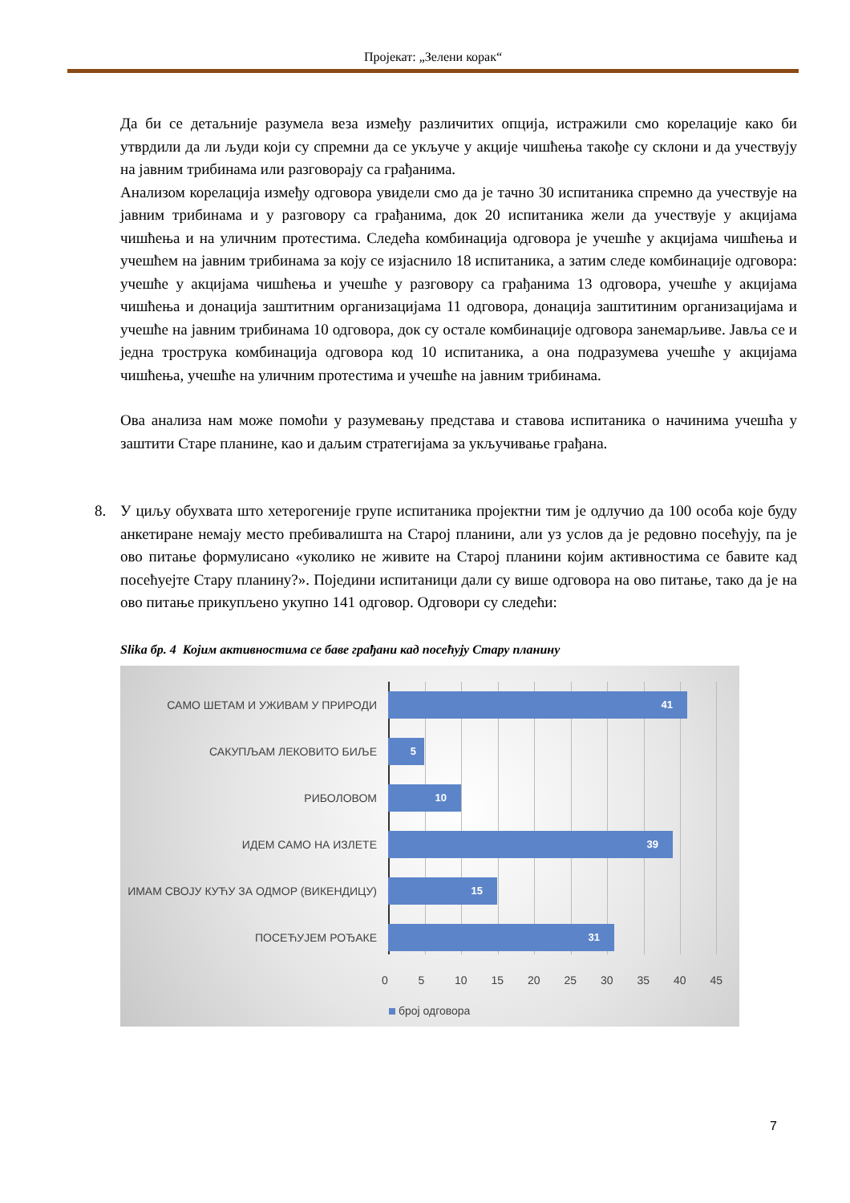Пројекат: „Зелени корак“
Да би се детаљније разумела веза између различитих опција, истражили смо корелације како би утврдили да ли људи који су спремни да се укључе у акције чишћења такође су склони и да учествују на јавним трибинама или разговорају са грађанима.
Анализом корелација између одговора увидели смо да је тачно 30 испитаника спремно да учествује на јавним трибинама и у разговору са грађанима, док 20 испитаника жели да учествује у акцијама чишћења и на уличним протестима. Следећа комбинација одговора је учешће у акцијама чишћења и учешћем на јавним трибинама за коју се изјаснило 18 испитаника, а затим следе комбинације одговора: учешће у акцијама чишћења и учешће у разговору са грађанима 13 одговора, учешће у акцијама чишћења и донација заштитним организацијама 11 одговора, донација заштитиним организацијама и учешће на јавним трибинама 10 одговора, док су остале комбинације одговора занемарљиве. Јавља се и једна трострука комбинација одговора код 10 испитаника, а она подразумева учешће у акцијама чишћења, учешће на уличним протестима и учешће на јавним трибинама.
Ова анализа нам може помоћи у разумевању представа и ставова испитаника о начинима учешћа у заштити Старе планине, као и даљим стратегијама за укључивање грађана.
8.
У циљу обухвата што хетерогеније групе испитаника пројектни тим је одлучио да 100 особа које буду анкетиране немају место пребивалишта на Старој планини, али уз услов да је редовно посећују, па је ово питање формулисано «уколико не живите на Старој планини којим активностима се бавите кад посећуејте Стару планину?». Поједини испитаници дали су више одговора на ово питање, тако да је на ово питање прикупљено укупно 141 одговор. Одговори су следећи:
Slika бр. 4 Којим активностима се баве грађани кад посећују Стару планину
САМО ШЕТАМ И УЖИВАМ У ПРИРОДИ
41
САКУПЉАМ ЛЕКОВИТО БИЉЕ
5
РИБОЛОВОМ
10
ИДЕМ САМО НА ИЗЛЕТЕ
39
ИМАМ СВОЈУ КУЋУ ЗА ОДМОР (ВИКЕНДИЦУ)
15
ПОСЕЋУЈЕМ РОЂАКЕ
31
0 5 10 15 20 25 30 35 40 45
број одговора
7